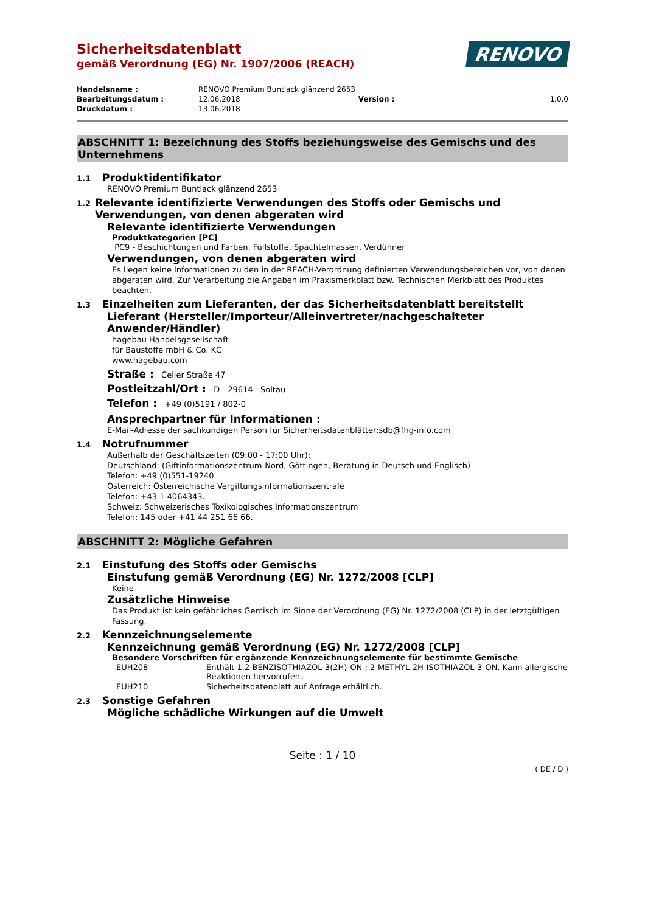RENOVO
Sicherheitsdatenblatt
gemäß Verordnung (EG) Nr. 1907/2006 (REACH)
| Handelsname : | RENOVO Premium Buntlack glänzend 2653 | | |
| Bearbeitungsdatum : | 12.06.2018 | Version : | 1.0.0 |
| Druckdatum : | 13.06.2018 | | |
ABSCHNITT 1: Bezeichnung des Stoffs beziehungsweise des Gemischs und des Unternehmens
1.1 Produktidentifikator
RENOVO Premium Buntlack glänzend 2653
1.2 Relevante identifizierte Verwendungen des Stoffs oder Gemischs und Verwendungen, von denen abgeraten wird
Relevante identifizierte Verwendungen
Produktkategorien [PC]
PC9 - Beschichtungen und Farben, Füllstoffe, Spachtelmassen, Verdünner
Verwendungen, von denen abgeraten wird
Es liegen keine Informationen zu den in der REACH-Verordnung definierten Verwendungsbereichen vor, von denen abgeraten wird. Zur Verarbeitung die Angaben im Praxismerkblatt bzw. Technischen Merkblatt des Produktes beachten.
1.3 Einzelheiten zum Lieferanten, der das Sicherheitsdatenblatt bereitstellt
Lieferant (Hersteller/Importeur/Alleinvertreter/nachgeschalteter Anwender/Händler)
hagebau Handelsgesellschaft
für Baustoffe mbH & Co. KG
www.hagebau.com
Straße : Celler Straße 47
Postleitzahl/Ort : D - 29614 Soltau
Telefon : +49 (0)5191 / 802-0
Ansprechpartner für Informationen :
E-Mail-Adresse der sachkundigen Person für Sicherheitsdatenblätter:sdb@fhg-info.com
1.4 Notrufnummer
Außerhalb der Geschäftszeiten (09:00 - 17:00 Uhr):
Deutschland: (Giftinformationszentrum-Nord, Göttingen, Beratung in Deutsch und Englisch)
Telefon: +49 (0)551-19240.
Österreich: Österreichische Vergiftungsinformationszentrale
Telefon: +43 1 4064343.
Schweiz: Schweizerisches Toxikologisches Informationszentrum
Telefon: 145 oder +41 44 251 66 66.
ABSCHNITT 2: Mögliche Gefahren
2.1 Einstufung des Stoffs oder Gemischs
Einstufung gemäß Verordnung (EG) Nr. 1272/2008 [CLP]
Keine
Zusätzliche Hinweise
Das Produkt ist kein gefährliches Gemisch im Sinne der Verordnung (EG) Nr. 1272/2008 (CLP) in der letztgültigen Fassung.
2.2 Kennzeichnungselemente
Kennzeichnung gemäß Verordnung (EG) Nr. 1272/2008 [CLP]
Besondere Vorschriften für ergänzende Kennzeichnungselemente für bestimmte Gemische
| EUH208 | Enthält 1,2-BENZISOTHIAZOL-3(2H)-ON ; 2-METHYL-2H-ISOTHIAZOL-3-ON. Kann allergische Reaktionen hervorrufen. |
| EUH210 | Sicherheitsdatenblatt auf Anfrage erhältlich. |
2.3 Sonstige Gefahren
Mögliche schädliche Wirkungen auf die Umwelt
Seite : 1 / 10
( DE / D )